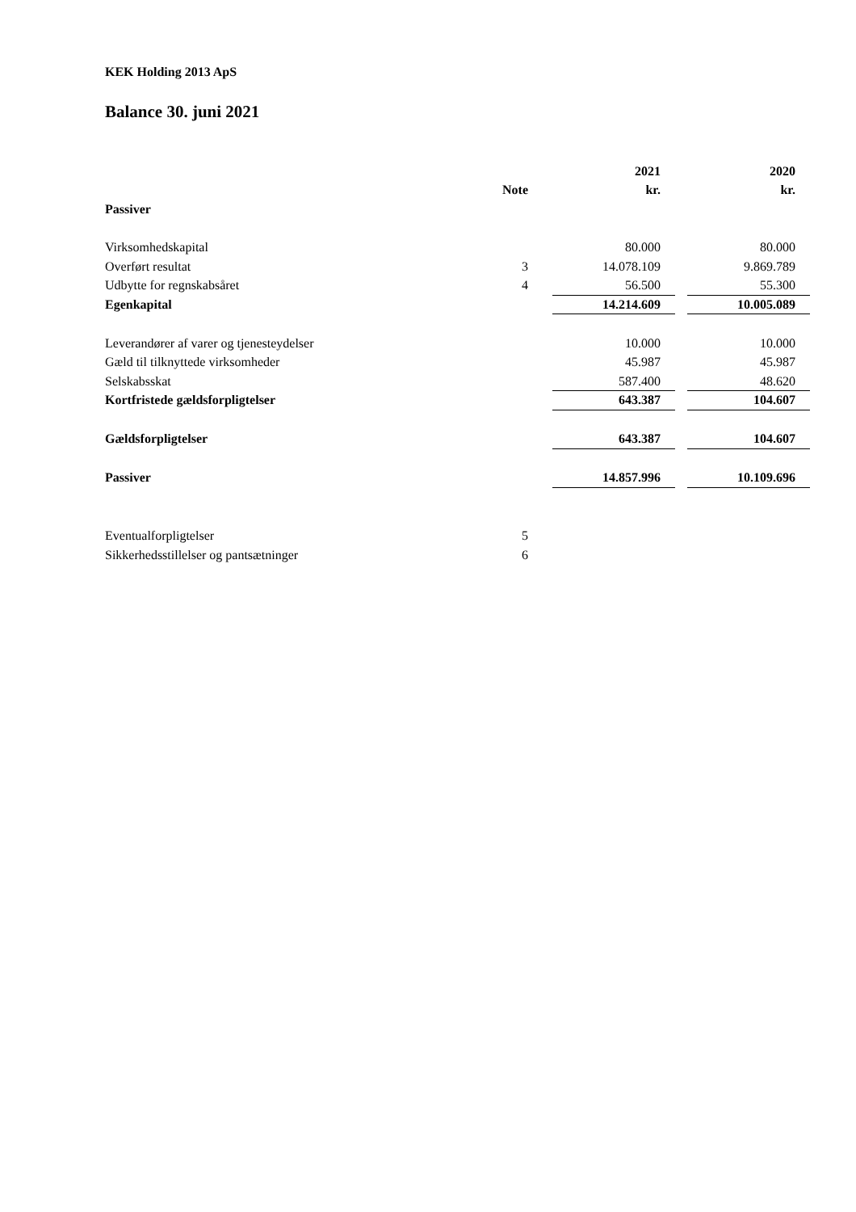KEK Holding 2013 ApS
Balance 30. juni 2021
| | | | 2021 | | 2020 |
| --- | --- | --- | --- | --- | --- |
| | Note | | kr. | | kr. |
| Passiver | | | | | |
| Virksomhedskapital | | | 80.000 | | 80.000 |
| Overført resultat | 3 | | 14.078.109 | | 9.869.789 |
| Udbytte for regnskabsåret | 4 | | 56.500 | | 55.300 |
| Egenkapital | | | 14.214.609 | | 10.005.089 |
| Leverandører af varer og tjenesteydelser | | | 10.000 | | 10.000 |
| Gæld til tilknyttede virksomheder | | | 45.987 | | 45.987 |
| Selskabsskat | | | 587.400 | | 48.620 |
| Kortfristede gældsforpligtelser | | | 643.387 | | 104.607 |
| Gældsforpligtelser | | | 643.387 | | 104.607 |
| Passiver | | | 14.857.996 | | 10.109.696 |
| Eventualforpligtelser | 5 | | | | |
| Sikkerhedsstillelser og pantsætninger | 6 | | | | |